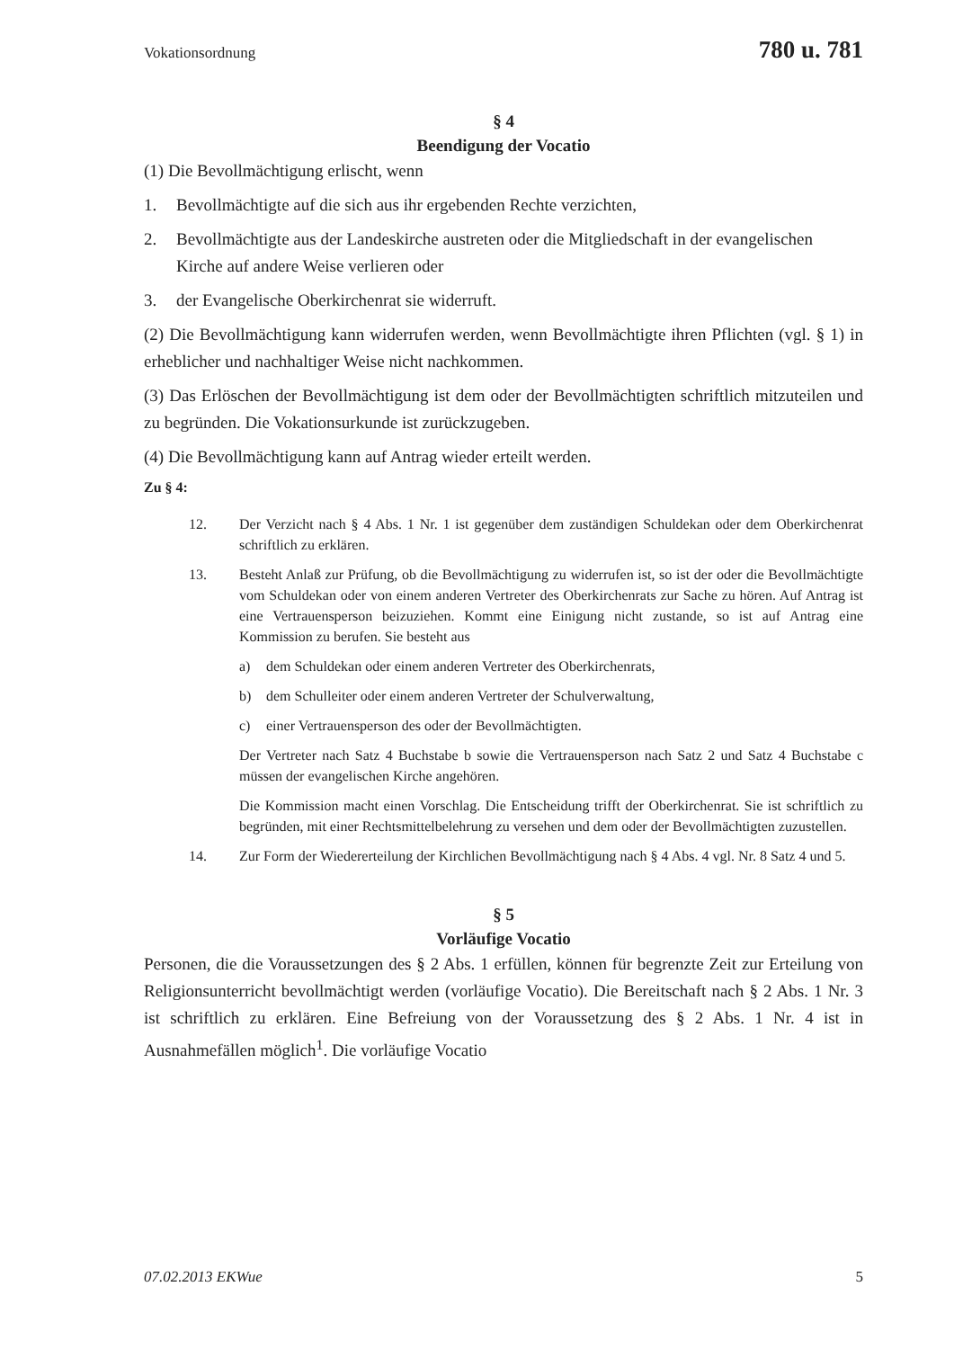Vokationsordnung 780 u. 781
§ 4
Beendigung der Vocatio
(1) Die Bevollmächtigung erlischt, wenn
1. Bevollmächtigte auf die sich aus ihr ergebenden Rechte verzichten,
2. Bevollmächtigte aus der Landeskirche austreten oder die Mitgliedschaft in der evangelischen Kirche auf andere Weise verlieren oder
3. der Evangelische Oberkirchenrat sie widerruft.
(2) Die Bevollmächtigung kann widerrufen werden, wenn Bevollmächtigte ihren Pflichten (vgl. § 1) in erheblicher und nachhaltiger Weise nicht nachkommen.
(3) Das Erlöschen der Bevollmächtigung ist dem oder der Bevollmächtigten schriftlich mitzuteilen und zu begründen. Die Vokationsurkunde ist zurückzugeben.
(4) Die Bevollmächtigung kann auf Antrag wieder erteilt werden.
Zu § 4:
12. Der Verzicht nach § 4 Abs. 1 Nr. 1 ist gegenüber dem zuständigen Schuldekan oder dem Oberkirchenrat schriftlich zu erklären.
13. Besteht Anlaß zur Prüfung, ob die Bevollmächtigung zu widerrufen ist, so ist der oder die Bevollmächtigte vom Schuldekan oder von einem anderen Vertreter des Oberkirchenrats zur Sache zu hören. Auf Antrag ist eine Vertrauensperson beizuziehen. Kommt eine Einigung nicht zustande, so ist auf Antrag eine Kommission zu berufen. Sie besteht aus
a) dem Schuldekan oder einem anderen Vertreter des Oberkirchenrats,
b) dem Schulleiter oder einem anderen Vertreter der Schulverwaltung,
c) einer Vertrauensperson des oder der Bevollmächtigten.
Der Vertreter nach Satz 4 Buchstabe b sowie die Vertrauensperson nach Satz 2 und Satz 4 Buchstabe c müssen der evangelischen Kirche angehören.
Die Kommission macht einen Vorschlag. Die Entscheidung trifft der Oberkirchenrat. Sie ist schriftlich zu begründen, mit einer Rechtsmittelbelehrung zu versehen und dem oder der Bevollmächtigten zuzustellen.
14. Zur Form der Wiedererteilung der Kirchlichen Bevollmächtigung nach § 4 Abs. 4 vgl. Nr. 8 Satz 4 und 5.
§ 5
Vorläufige Vocatio
Personen, die die Voraussetzungen des § 2 Abs. 1 erfüllen, können für begrenzte Zeit zur Erteilung von Religionsunterricht bevollmächtigt werden (vorläufige Vocatio). Die Bereitschaft nach § 2 Abs. 1 Nr. 3 ist schriftlich zu erklären. Eine Befreiung von der Voraussetzung des § 2 Abs. 1 Nr. 4 ist in Ausnahmefällen möglich<sup>1</sup>. Die vorläufige Vocatio
07.02.2013 EKWue 5